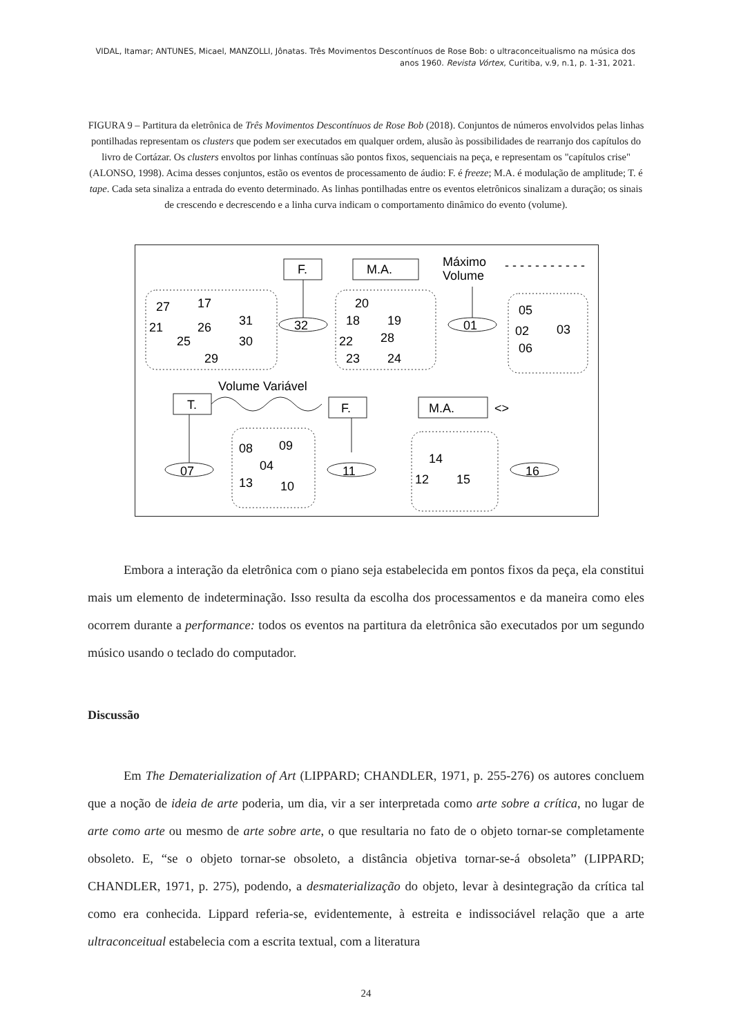VIDAL, Itamar; ANTUNES, Micael, MANZOLLI, Jônatas. Três Movimentos Descontínuos de Rose Bob: o ultraconceitualismo na música dos anos 1960. Revista Vórtex, Curitiba, v.9, n.1, p. 1-31, 2021.
FIGURA 9 – Partitura da eletrônica de Três Movimentos Descontínuos de Rose Bob (2018). Conjuntos de números envolvidos pelas linhas pontilhadas representam os clusters que podem ser executados em qualquer ordem, alusão às possibilidades de rearranjo dos capítulos do livro de Cortázar. Os clusters envoltos por linhas contínuas são pontos fixos, sequenciais na peça, e representam os "capítulos crise" (ALONSO, 1998). Acima desses conjuntos, estão os eventos de processamento de áudio: F. é freeze; M.A. é modulação de amplitude; T. é tape. Cada seta sinaliza a entrada do evento determinado. As linhas pontilhadas entre os eventos eletrônicos sinalizam a duração; os sinais de crescendo e decrescendo e a linha curva indicam o comportamento dinâmico do evento (volume).
F.
M.A.
Máximo
Volume
- - - - - - - - - - -
27
17
21
26
31
25
30
29
32
20
18
19
22
28
23
24
01
05
02
03
06
Volume Variável
T.
F.
M.A.
<>
08
09
04
13
10
07
11
14
12
15
16
Embora a interação da eletrônica com o piano seja estabelecida em pontos fixos da peça, ela constitui mais um elemento de indeterminação. Isso resulta da escolha dos processamentos e da maneira como eles ocorrem durante a performance: todos os eventos na partitura da eletrônica são executados por um segundo músico usando o teclado do computador.
Discussão
Em The Dematerialization of Art (LIPPARD; CHANDLER, 1971, p. 255-276) os autores concluem que a noção de ideia de arte poderia, um dia, vir a ser interpretada como arte sobre a crítica, no lugar de arte como arte ou mesmo de arte sobre arte, o que resultaria no fato de o objeto tornar-se completamente obsoleto. E, “se o objeto tornar-se obsoleto, a distância objetiva tornar-se-á obsoleta” (LIPPARD; CHANDLER, 1971, p. 275), podendo, a desmaterialização do objeto, levar à desintegração da crítica tal como era conhecida. Lippard referia-se, evidentemente, à estreita e indissociável relação que a arte ultraconceitual estabelecia com a escrita textual, com a literatura
24